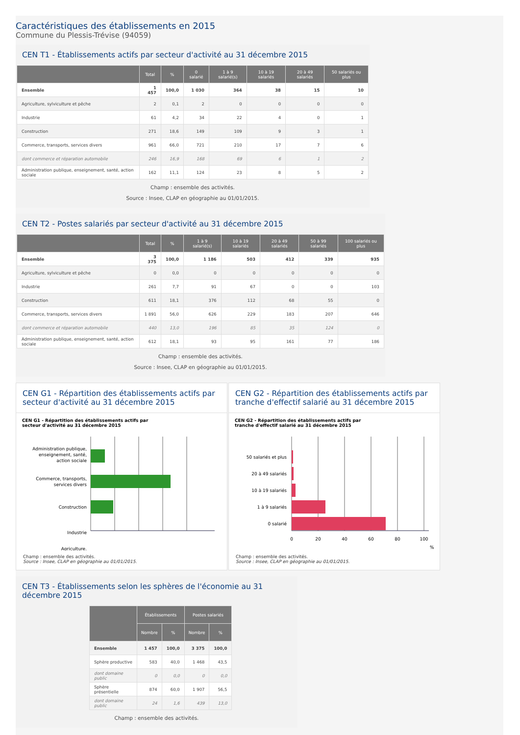Caractéristiques des établissements en 2015
Commune du Plessis-Trévise (94059)
CEN T1 - Établissements actifs par secteur d'activité au 31 décembre 2015
| | Total | % | 0 salarié | 1 à 9 salarié(s) | 10 à 19 salariés | 20 à 49 salariés | 50 salariés ou plus |
| --- | --- | --- | --- | --- | --- | --- | --- |
| Ensemble | 1 457 | 100,0 | 1 030 | 364 | 38 | 15 | 10 |
| Agriculture, sylviculture et pêche | 2 | 0,1 | 2 | 0 | 0 | 0 | 0 |
| Industrie | 61 | 4,2 | 34 | 22 | 4 | 0 | 1 |
| Construction | 271 | 18,6 | 149 | 109 | 9 | 3 | 1 |
| Commerce, transports, services divers | 961 | 66,0 | 721 | 210 | 17 | 7 | 6 |
| dont commerce et réparation automobile | 246 | 16,9 | 168 | 69 | 6 | 1 | 2 |
| Administration publique, enseignement, santé, action sociale | 162 | 11,1 | 124 | 23 | 8 | 5 | 2 |
Champ : ensemble des activités.
Source : Insee, CLAP en géographie au 01/01/2015.
CEN T2 - Postes salariés par secteur d'activité au 31 décembre 2015
| | Total | % | 1 à 9 salarié(s) | 10 à 19 salariés | 20 à 49 salariés | 50 à 99 salariés | 100 salariés ou plus |
| --- | --- | --- | --- | --- | --- | --- | --- |
| Ensemble | 3 375 | 100,0 | 1 186 | 503 | 412 | 339 | 935 |
| Agriculture, sylviculture et pêche | 0 | 0,0 | 0 | 0 | 0 | 0 | 0 |
| Industrie | 261 | 7,7 | 91 | 67 | 0 | 0 | 103 |
| Construction | 611 | 18,1 | 376 | 112 | 68 | 55 | 0 |
| Commerce, transports, services divers | 1 891 | 56,0 | 626 | 229 | 183 | 207 | 646 |
| dont commerce et réparation automobile | 440 | 13,0 | 196 | 85 | 35 | 124 | 0 |
| Administration publique, enseignement, santé, action sociale | 612 | 18,1 | 93 | 95 | 161 | 77 | 186 |
Champ : ensemble des activités.
Source : Insee, CLAP en géographie au 01/01/2015.
CEN G1 - Répartition des établissements actifs par secteur d'activité au 31 décembre 2015
CEN G1 - Répartition des établissements actifs par
secteur d'activité au 31 décembre 2015
Administration publique,
enseignement, santé,
action sociale
Commerce, transports,
services divers
Construction
Industrie
Agriculture,
Champ : ensemble des activités.
Source : Insee, CLAP en géographie au 01/01/2015.
CEN G2 - Répartition des établissements actifs par tranche d'effectif salarié au 31 décembre 2015
CEN G2 - Répartition des établissements actifs par
tranche d'effectif salarié au 31 décembre 2015
50 salariés et plus
20 à 49 salariés
10 à 19 salariés
1 à 9 salariés
0 salarié
0
20
40
60
80
100
%
Champ : ensemble des activités.
Source : Insee, CLAP en géographie au 01/01/2015.
CEN T3 - Établissements selon les sphères de l'économie au 31 décembre 2015
| | Établissements | | Postes salariés | |
| --- | --- | --- | --- | --- |
| | Nombre | % | Nombre | % |
| Ensemble | 1 457 | 100,0 | 3 375 | 100,0 |
| Sphère productive | 583 | 40,0 | 1 468 | 43,5 |
| dont domaine public | 0 | 0,0 | 0 | 0,0 |
| Sphère présentielle | 874 | 60,0 | 1 907 | 56,5 |
| dont domaine public | 24 | 1,6 | 439 | 13,0 |
Champ : ensemble des activités.